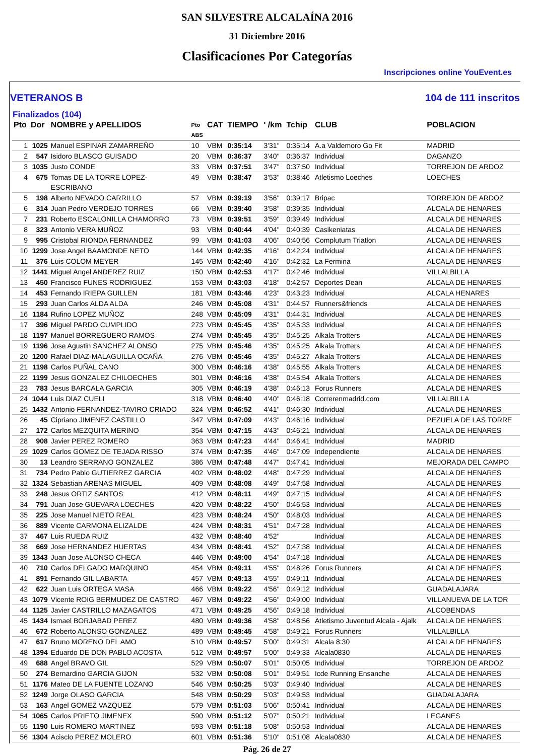SAN SILVESTRE ALCALAÍNA 2016
31 Diciembre 2016
Clasificaciones Por Categorías
Inscripciones online YouEvent.es
VETERANOS B 104 de 111 inscritos
Finalizados (104)
| Pto | Dor | NOMBRE y APELLIDOS | Pto ABS | CAT | TIEMPO | ' /km | Tchip | CLUB | POBLACION |
| --- | --- | --- | --- | --- | --- | --- | --- | --- | --- |
| 1 | 1025 | Manuel ESPINAR ZAMARREÑO | 10 | VBM | 0:35:14 | 3'31" | 0:35:14 | A.a Valdemoro Go Fit | MADRID |
| 2 | 547 | Isidoro BLASCO GUISADO | 20 | VBM | 0:36:37 | 3'40" | 0:36:37 | Individual | DAGANZO |
| 3 | 1035 | Justo CONDE | 33 | VBM | 0:37:51 | 3'47" | 0:37:50 | Individual | TORREJON DE ARDOZ |
| 4 | 675 | Tomas DE LA TORRE LOPEZ- ESCRIBANO | 49 | VBM | 0:38:47 | 3'53" | 0:38:46 | Atletismo Loeches | LOECHES |
| 5 | 198 | Alberto NEVADO CARRILLO | 57 | VBM | 0:39:19 | 3'56" | 0:39:17 | Bripac | TORREJON DE ARDOZ |
| 6 | 314 | Juan Pedro VERDEJO TORRES | 66 | VBM | 0:39:40 | 3'58" | 0:39:35 | Individual | ALCALA DE HENARES |
| 7 | 231 | Roberto ESCALONILLA CHAMORRO | 73 | VBM | 0:39:51 | 3'59" | 0:39:49 | Individual | ALCALA DE HENARES |
| 8 | 323 | Antonio VERA MUÑOZ | 93 | VBM | 0:40:44 | 4'04" | 0:40:39 | Casikeniatas | ALCALA DE HENARES |
| 9 | 995 | Cristobal RIONDA FERNANDEZ | 99 | VBM | 0:41:03 | 4'06" | 0:40:56 | Complutum Triatlon | ALCALA DE HENARES |
| 10 | 1299 | Jose Angel BAAMONDE NETO | 144 | VBM | 0:42:35 | 4'16" | 0:42:24 | Individual | ALCALA DE HENARES |
| 11 | 376 | Luis COLOM MEYER | 145 | VBM | 0:42:40 | 4'16" | 0:42:32 | La Fermina | ALCALA DE HENARES |
| 12 | 1441 | Miguel Angel ANDEREZ RUIZ | 150 | VBM | 0:42:53 | 4'17" | 0:42:46 | Individual | VILLALBILLA |
| 13 | 450 | Francisco FUNES RODRIGUEZ | 153 | VBM | 0:43:03 | 4'18" | 0:42:57 | Deportes Dean | ALCALA DE HENARES |
| 14 | 453 | Fernando IRIEPA GUILLEN | 181 | VBM | 0:43:46 | 4'23" | 0:43:23 | Individual | ALCALA HENARES |
| 15 | 293 | Juan Carlos ALDA ALDA | 246 | VBM | 0:45:08 | 4'31" | 0:44:57 | Runners&friends | ALCALA DE HENARES |
| 16 | 1184 | Rufino LOPEZ MUÑOZ | 248 | VBM | 0:45:09 | 4'31" | 0:44:31 | Individual | ALCALA DE HENARES |
| 17 | 396 | Miguel PARDO CUMPLIDO | 273 | VBM | 0:45:45 | 4'35" | 0:45:33 | Individual | ALCALA DE HENARES |
| 18 | 1197 | Manuel BORREGUERO RAMOS | 274 | VBM | 0:45:45 | 4'35" | 0:45:25 | Alkala Trotters | ALCALA DE HENARES |
| 19 | 1196 | Jose Agustin SANCHEZ ALONSO | 275 | VBM | 0:45:46 | 4'35" | 0:45:25 | Alkala Trotters | ALCALA DE HENARES |
| 20 | 1200 | Rafael DIAZ-MALAGUILLA OCAÑA | 276 | VBM | 0:45:46 | 4'35" | 0:45:27 | Alkala Trotters | ALCALA DE HENARES |
| 21 | 1198 | Carlos PUÑAL CANO | 300 | VBM | 0:46:16 | 4'38" | 0:45:55 | Alkala Trotters | ALCALA DE HENARES |
| 22 | 1199 | Jesus GONZALEZ CHILOECHES | 301 | VBM | 0:46:16 | 4'38" | 0:45:54 | Alkala Trotters | ALCALA DE HENARES |
| 23 | 783 | Jesus BARCALA GARCIA | 305 | VBM | 0:46:19 | 4'38" | 0:46:13 | Forus Runners | ALCALA DE HENARES |
| 24 | 1044 | Luis DIAZ CUELI | 318 | VBM | 0:46:40 | 4'40" | 0:46:18 | Correrenmadrid.com | VILLALBILLA |
| 25 | 1432 | Antonio FERNANDEZ-TAVIRO CRIADO | 324 | VBM | 0:46:52 | 4'41" | 0:46:30 | Individual | ALCALA DE HENARES |
| 26 | 45 | Cipriano JIMENEZ CASTILLO | 347 | VBM | 0:47:09 | 4'43" | 0:46:16 | Individual | PEZUELA DE LAS TORRE |
| 27 | 172 | Carlos MEZQUITA MERINO | 354 | VBM | 0:47:15 | 4'43" | 0:46:21 | Individual | ALCALA DE HENARES |
| 28 | 908 | Javier PEREZ ROMERO | 363 | VBM | 0:47:23 | 4'44" | 0:46:41 | Individual | MADRID |
| 29 | 1029 | Carlos GOMEZ DE TEJADA RISSO | 374 | VBM | 0:47:35 | 4'46" | 0:47:09 | Independiente | ALCALA DE HENARES |
| 30 | 13 | Leandro SERRANO GONZALEZ | 386 | VBM | 0:47:48 | 4'47" | 0:47:41 | Individual | MEJORADA DEL CAMPO |
| 31 | 734 | Pedro Pablo GUTIERREZ GARCIA | 402 | VBM | 0:48:02 | 4'48" | 0:47:29 | Individual | ALCALA DE HENARES |
| 32 | 1324 | Sebastian ARENAS MIGUEL | 409 | VBM | 0:48:08 | 4'49" | 0:47:58 | Individual | ALCALA DE HENARES |
| 33 | 248 | Jesus ORTIZ SANTOS | 412 | VBM | 0:48:11 | 4'49" | 0:47:15 | Individual | ALCALA DE HENARES |
| 34 | 791 | Juan Jose GUEVARA LOECHES | 420 | VBM | 0:48:22 | 4'50" | 0:46:53 | Individual | ALCALA DE HENARES |
| 35 | 225 | Jose Manuel NIETO REAL | 423 | VBM | 0:48:24 | 4'50" | 0:48:03 | Individual | ALCALA DE HENARES |
| 36 | 889 | Vicente CARMONA ELIZALDE | 424 | VBM | 0:48:31 | 4'51" | 0:47:28 | Individual | ALCALA DE HENARES |
| 37 | 467 | Luis RUEDA RUIZ | 432 | VBM | 0:48:40 | 4'52" | | Individual | ALCALA DE HENARES |
| 38 | 669 | Jose HERNANDEZ HUERTAS | 434 | VBM | 0:48:41 | 4'52" | 0:47:38 | Individual | ALCALA DE HENARES |
| 39 | 1343 | Juan Jose ALONSO CHECA | 446 | VBM | 0:49:00 | 4'54" | 0:47:18 | Individual | ALCALA DE HENARES |
| 40 | 710 | Carlos DELGADO MARQUINO | 454 | VBM | 0:49:11 | 4'55" | 0:48:26 | Forus Runners | ALCALA DE HENARES |
| 41 | 891 | Fernando GIL LABARTA | 457 | VBM | 0:49:13 | 4'55" | 0:49:11 | Individual | ALCALA DE HENARES |
| 42 | 622 | Juan Luis ORTEGA MASA | 466 | VBM | 0:49:22 | 4'56" | 0:49:12 | Individual | GUADALAJARA |
| 43 | 1079 | Vicente ROIG BERMUDEZ DE CASTRO | 467 | VBM | 0:49:22 | 4'56" | 0:49:00 | Individual | VILLANUEVA DE LA TOR |
| 44 | 1125 | Javier CASTRILLO MAZAGATOS | 471 | VBM | 0:49:25 | 4'56" | 0:49:18 | Individual | ALCOBENDAS |
| 45 | 1434 | Ismael BORJABAD PEREZ | 480 | VBM | 0:49:36 | 4'58" | 0:48:56 | Atletismo Juventud Alcala - Ajalk | ALCALA DE HENARES |
| 46 | 672 | Roberto ALONSO GONZALEZ | 489 | VBM | 0:49:45 | 4'58" | 0:49:21 | Forus Runners | VILLALBILLA |
| 47 | 617 | Bruno MORENO DEL AMO | 510 | VBM | 0:49:57 | 5'00" | 0:49:31 | Alcala 8:30 | ALCALA DE HENARES |
| 48 | 1394 | Eduardo DE DON PABLO ACOSTA | 512 | VBM | 0:49:57 | 5'00" | 0:49:33 | Alcala0830 | ALCALA DE HENARES |
| 49 | 688 | Angel BRAVO GIL | 529 | VBM | 0:50:07 | 5'01" | 0:50:05 | Individual | TORREJON DE ARDOZ |
| 50 | 274 | Bernardino GARCIA GIJON | 532 | VBM | 0:50:08 | 5'01" | 0:49:51 | Icde Running Ensanche | ALCALA DE HENARES |
| 51 | 1176 | Mateo DE LA FUENTE LOZANO | 546 | VBM | 0:50:25 | 5'03" | 0:49:40 | Individual | ALCALA DE HENARES |
| 52 | 1249 | Jorge OLASO GARCIA | 548 | VBM | 0:50:29 | 5'03" | 0:49:53 | Individual | GUADALAJARA |
| 53 | 163 | Angel GOMEZ VAZQUEZ | 579 | VBM | 0:51:03 | 5'06" | 0:50:41 | Individual | ALCALA DE HENARES |
| 54 | 1065 | Carlos PRIETO JIMENEX | 590 | VBM | 0:51:12 | 5'07" | 0:50:21 | Individual | LEGANES |
| 55 | 1190 | Luis ROMERO MARTINEZ | 593 | VBM | 0:51:18 | 5'08" | 0:50:53 | Individual | ALCALA DE HENARES |
| 56 | 1304 | Acisclo PEREZ MOLERO | 601 | VBM | 0:51:36 | 5'10" | 0:51:08 | Alcala0830 | ALCALA DE HENARES |
Pág. 26 de 27